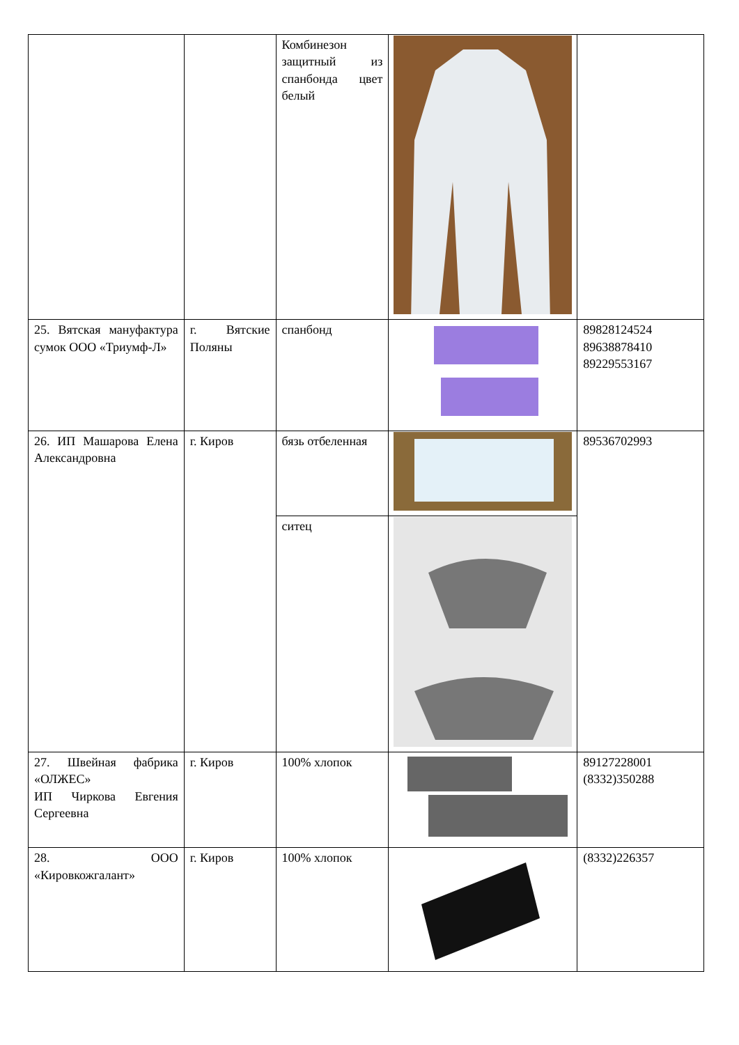| | | Комбинезон защитный из спанбонда цвет белый | | |
| 25. Вятская мануфактура сумок ООО «Триумф-Л» | г. Вятские Поляны | спанбонд | | 89828124524 89638878410 89229553167 |
| 26. ИП Машарова Елена Александровна | г. Киров | бязь отбеленная | | 89536702993 |
| | | ситец | | |
| 27. Швейная фабрика «ОЛЖЕС» ИП Чиркова Евгения Сергеевна | г. Киров | 100% хлопок | | 89127228001 (8332)350288 |
| 28. ООО «Кировкожгалант» | г. Киров | 100% хлопок | | (8332)226357 |